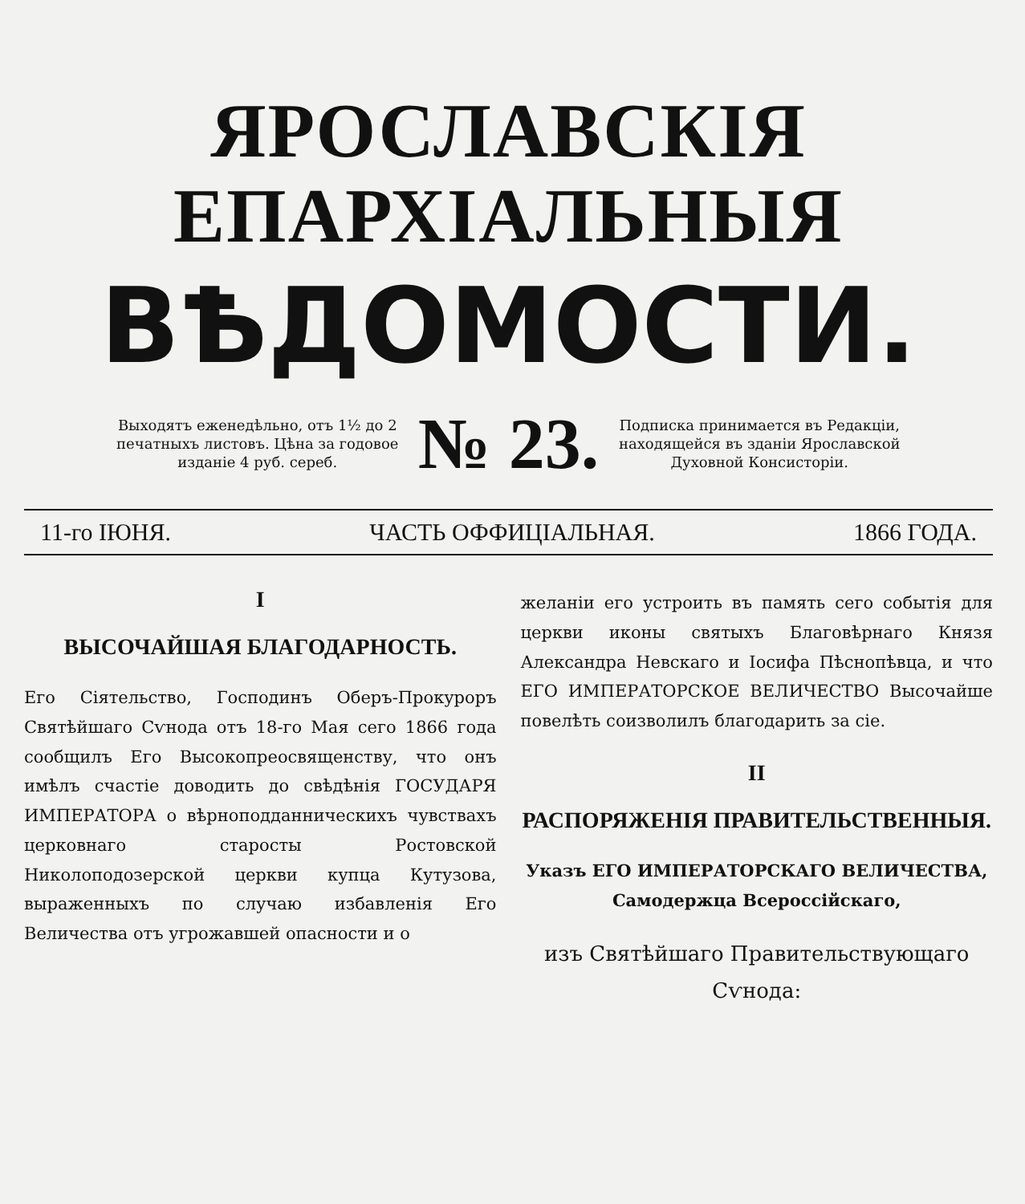ЯРОСЛАВСКІЯ ЕПАРХІАЛЬНЫЯ
ВѢДОМОСТИ.
Выходятъ еженедѣльно, отъ 1½ до 2 печатныхъ листовъ. Цѣна за годовое изданіе 4 руб. сереб.
№ 23.
Подписка принимается въ Редакціи, находящейся въ зданіи Ярославской Духовной Консисторіи.
11-го ІЮНЯ. ЧАСТЬ ОФФИЦІАЛЬНАЯ. 1866 ГОДА.
I
ВЫСОЧАЙШАЯ БЛАГОДАРНОСТЬ.
Его Сіятельство, Господинъ Оберъ-Прокуроръ Святѣйшаго Сѵнода отъ 18-го Мая сего 1866 года сообщилъ Его Высокопреосвященству, что онъ имѣлъ счастіе доводить до свѣдѣнія ГОСУДАРЯ ИМПЕРАТОРА о вѣрноподданническихъ чувствахъ церковнаго старосты Ростовской Николоподозерской церкви купца Кутузова, выраженныхъ по случаю избавленія Его Величества отъ угрожавшей опасности и о
желаніи его устроить въ память сего событія для церкви иконы святыхъ Благовѣрнаго Князя Александра Невскаго и Іосифа Пѣснопѣвца, и что ЕГО ИМПЕРАТОРСКОЕ ВЕЛИЧЕСТВО Высочайше повелѣть соизволилъ благодарить за сіе.
II
РАСПОРЯЖЕНІЯ ПРАВИТЕЛЬСТВЕННЫЯ.
Указъ ЕГО ИМПЕРАТОРСКАГО ВЕЛИЧЕСТВА, Самодержца Всероссійскаго,
изъ Святѣйшаго Правительствующаго Сѵнода: